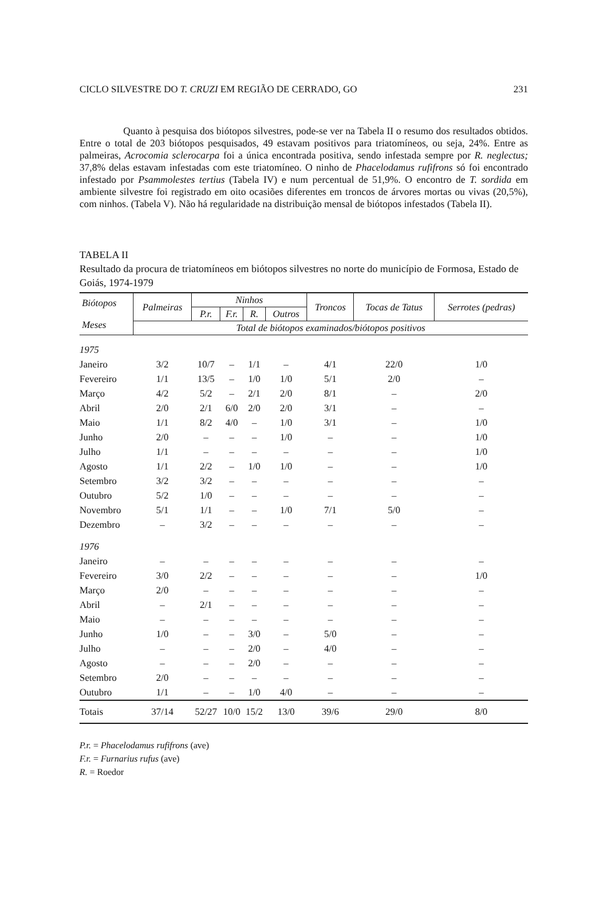CICLO SILVESTRE DO T. CRUZI EM REGIÃO DE CERRADO, GO 231
Quanto à pesquisa dos biótopos silvestres, pode-se ver na Tabela II o resumo dos resultados obtidos. Entre o total de 203 biótopos pesquisados, 49 estavam positivos para triatomíneos, ou seja, 24%. Entre as palmeiras, Acrocomia sclerocarpa foi a única encontrada positiva, sendo infestada sempre por R. neglectus; 37,8% delas estavam infestadas com este triatomíneo. O ninho de Phacelodamus rufifrons só foi encontrado infestado por Psammolestes tertius (Tabela IV) e num percentual de 51,9%. O encontro de T. sordida em ambiente silvestre foi registrado em oito ocasiões diferentes em troncos de árvores mortas ou vivas (20,5%), com ninhos. (Tabela V). Não há regularidade na distribuição mensal de biótopos infestados (Tabela II).
TABELA II
Resultado da procura de triatomíneos em biótopos silvestres no norte do município de Formosa, Estado de Goiás, 1974-1979
| Biótopos Meses | Palmeiras | Ninhos | | | | Troncos | Tocas de Tatus | Serrotes (pedras) |
| --- | --- | --- | --- | --- | --- | --- | --- | --- |
| | | P.r. | F.r. | R. | Outros | | | |
| | Total de biótopos examinados/biótopos positivos | | | | | | | |
| 1975 | | | | | | | | |
| Janeiro | 3/2 | 10/7 | – | 1/1 | – | 4/1 | 22/0 | 1/0 |
| Fevereiro | 1/1 | 13/5 | – | 1/0 | 1/0 | 5/1 | 2/0 | – |
| Março | 4/2 | 5/2 | – | 2/1 | 2/0 | 8/1 | – | 2/0 |
| Abril | 2/0 | 2/1 | 6/0 | 2/0 | 2/0 | 3/1 | – | – |
| Maio | 1/1 | 8/2 | 4/0 | – | 1/0 | 3/1 | – | 1/0 |
| Junho | 2/0 | – | – | – | 1/0 | – | – | 1/0 |
| Julho | 1/1 | – | – | – | – | – | – | 1/0 |
| Agosto | 1/1 | 2/2 | – | 1/0 | 1/0 | – | – | 1/0 |
| Setembro | 3/2 | 3/2 | – | – | – | – | – | – |
| Outubro | 5/2 | 1/0 | – | – | – | – | – | – |
| Novembro | 5/1 | 1/1 | – | – | 1/0 | 7/1 | 5/0 | – |
| Dezembro | – | 3/2 | – | – | – | – | – | – |
| 1976 | | | | | | | | |
| Janeiro | – | – | – | – | – | – | – | – |
| Fevereiro | 3/0 | 2/2 | – | – | – | – | – | 1/0 |
| Março | 2/0 | – | – | – | – | – | – | – |
| Abril | – | 2/1 | – | – | – | – | – | – |
| Maio | – | – | – | – | – | – | – | – |
| Junho | 1/0 | – | – | 3/0 | – | 5/0 | – | – |
| Julho | – | – | – | 2/0 | – | 4/0 | – | – |
| Agosto | – | – | – | 2/0 | – | – | – | – |
| Setembro | 2/0 | – | – | – | – | – | – | – |
| Outubro | 1/1 | – | – | 1/0 | 4/0 | – | – | – |
| Totais | 37/14 | 52/27 | 10/0 | 15/2 | 13/0 | 39/6 | 29/0 | 8/0 |
P.r. = Phacelodamus rufifrons (ave)
F.r. = Furnarius rufus (ave)
R. = Roedor